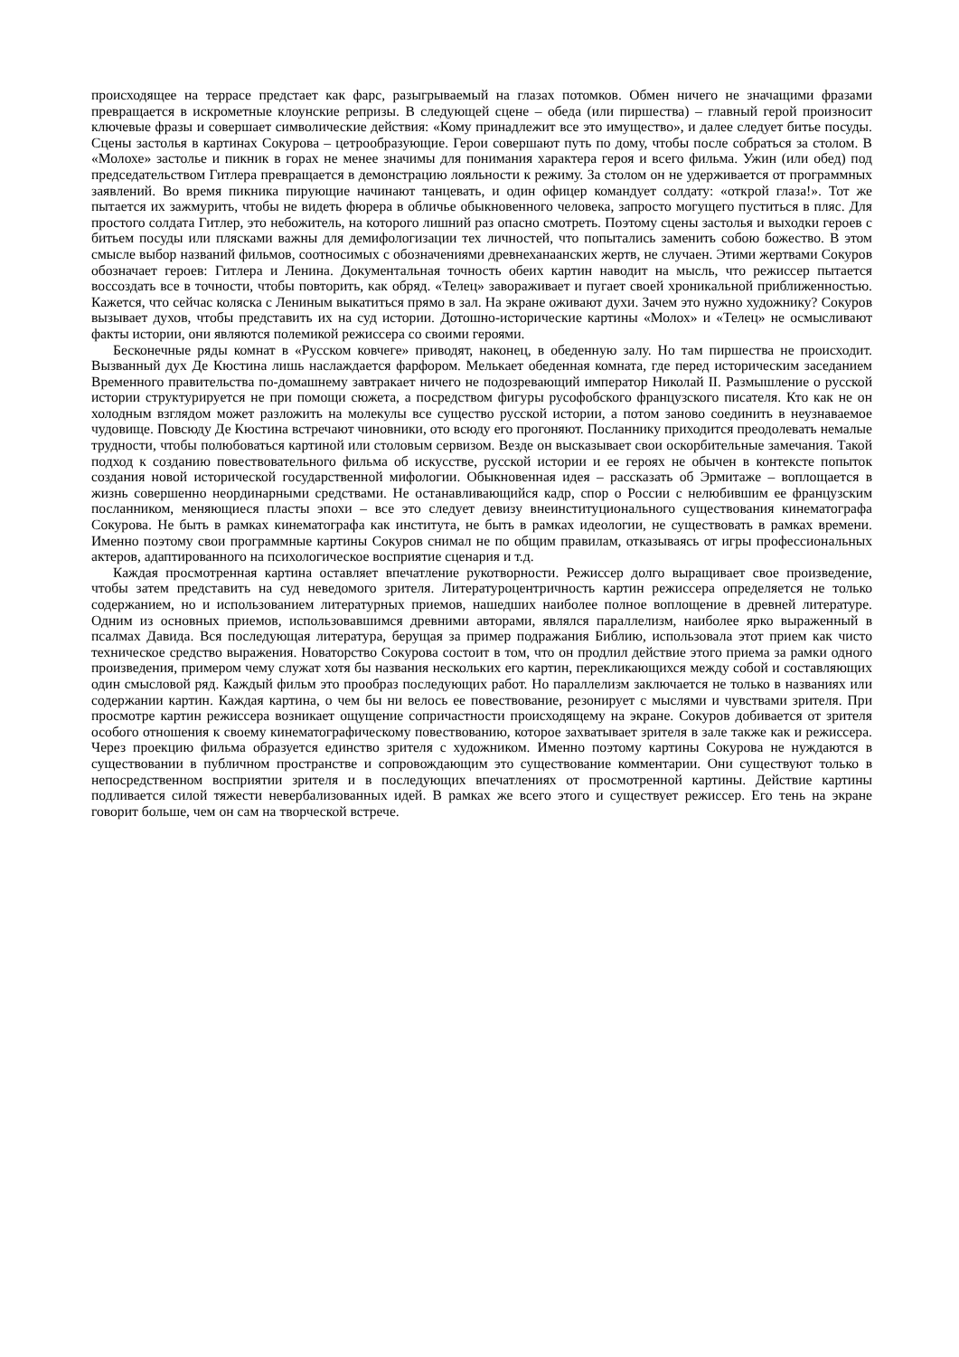происходящее на террасе предстает как фарс, разыгрываемый на глазах потомков. Обмен ничего не значащими фразами превращается в искрометные клоунские репризы. В следующей сцене – обеда (или пиршества) – главный герой произносит ключевые фразы и совершает символические действия: «Кому принадлежит все это имущество», и далее следует битье посуды. Сцены застолья в картинах Сокурова – цетрообразующие. Герои совершают путь по дому, чтобы после собраться за столом. В «Молохе» застолье и пикник в горах не менее значимы для понимания характера героя и всего фильма. Ужин (или обед) под председательством Гитлера превращается в демонстрацию лояльности к режиму. За столом он не удерживается от программных заявлений. Во время пикника пирующие начинают танцевать, и один офицер командует солдату: «открой глаза!». Тот же пытается их зажмурить, чтобы не видеть фюрера в обличье обыкновенного человека, запросто могущего пуститься в пляс. Для простого солдата Гитлер, это небожитель, на которого лишний раз опасно смотреть. Поэтому сцены застолья и выходки героев с битьем посуды или плясками важны для демифологизации тех личностей, что попытались заменить собою божество. В этом смысле выбор названий фильмов, соотносимых с обозначениями древнеханаанских жертв, не случаен. Этими жертвами Сокуров обозначает героев: Гитлера и Ленина. Документальная точность обеих картин наводит на мысль, что режиссер пытается воссоздать все в точности, чтобы повторить, как обряд. «Телец» завораживает и пугает своей хроникальной приближенностью. Кажется, что сейчас коляска с Лениным выкатиться прямо в зал. На экране оживают духи. Зачем это нужно художнику? Сокуров вызывает духов, чтобы представить их на суд истории. Дотошно-исторические картины «Молох» и «Телец» не осмысливают факты истории, они являются полемикой режиссера со своими героями.
Бесконечные ряды комнат в «Русском ковчеге» приводят, наконец, в обеденную залу. Но там пиршества не происходит. Вызванный дух Де Кюстина лишь наслаждается фарфором. Мелькает обеденная комната, где перед историческим заседанием Временного правительства по-домашнему завтракает ничего не подозревающий император Николай II. Размышление о русской истории структурируется не при помощи сюжета, а посредством фигуры русофобского французского писателя. Кто как не он холодным взглядом может разложить на молекулы все существо русской истории, а потом заново соединить в неузнаваемое чудовище. Повсюду Де Кюстина встречают чиновники, ото всюду его прогоняют. Посланнику приходится преодолевать немалые трудности, чтобы полюбоваться картиной или столовым сервизом. Везде он высказывает свои оскорбительные замечания. Такой подход к созданию повествовательного фильма об искусстве, русской истории и ее героях не обычен в контексте попыток создания новой исторической государственной мифологии. Обыкновенная идея – рассказать об Эрмитаже – воплощается в жизнь совершенно неординарными средствами. Не останавливающийся кадр, спор о России с нелюбившим ее французским посланником, меняющиеся пласты эпохи – все это следует девизу внеинституционального существования кинематографа Сокурова. Не быть в рамках кинематографа как института, не быть в рамках идеологии, не существовать в рамках времени. Именно поэтому свои программные картины Сокуров снимал не по общим правилам, отказываясь от игры профессиональных актеров, адаптированного на психологическое восприятие сценария и т.д.
Каждая просмотренная картина оставляет впечатление рукотворности. Режиссер долго выращивает свое произведение, чтобы затем представить на суд неведомого зрителя. Литературоцентричность картин режиссера определяется не только содержанием, но и использованием литературных приемов, нашедших наиболее полное воплощение в древней литературе. Одним из основных приемов, использовавшимся древними авторами, являлся параллелизм, наиболее ярко выраженный в псалмах Давида. Вся последующая литература, берущая за пример подражания Библию, использовала этот прием как чисто техническое средство выражения. Новаторство Сокурова состоит в том, что он продлил действие этого приема за рамки одного произведения, примером чему служат хотя бы названия нескольких его картин, перекликающихся между собой и составляющих один смысловой ряд. Каждый фильм это прообраз последующих работ. Но параллелизм заключается не только в названиях или содержании картин. Каждая картина, о чем бы ни велось ее повествование, резонирует с мыслями и чувствами зрителя. При просмотре картин режиссера возникает ощущение сопричастности происходящему на экране. Сокуров добивается от зрителя особого отношения к своему кинематографическому повествованию, которое захватывает зрителя в зале также как и режиссера. Через проекцию фильма образуется единство зрителя с художником. Именно поэтому картины Сокурова не нуждаются в существовании в публичном пространстве и сопровождающим это существование комментарии. Они существуют только в непосредственном восприятии зрителя и в последующих впечатлениях от просмотренной картины. Действие картины подливается силой тяжести невербализованных идей. В рамках же всего этого и существует режиссер. Его тень на экране говорит больше, чем он сам на творческой встрече.